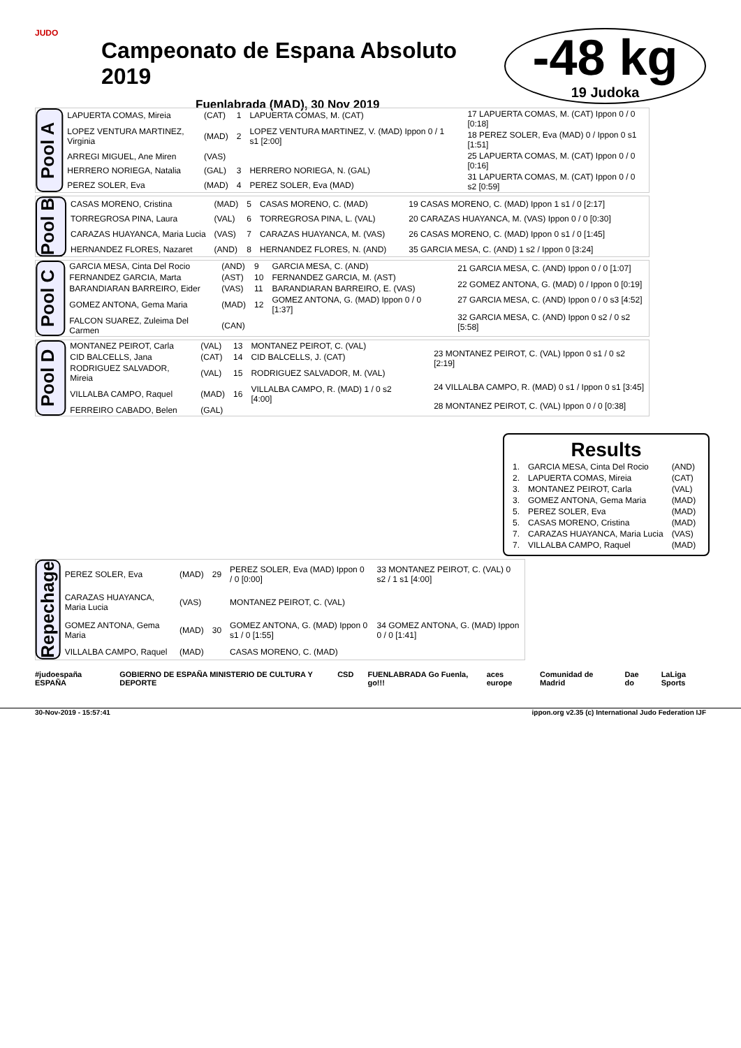JUDO
Campeonato de Espana Absoluto 2019
Fuenlabrada (MAD), 30 Nov 2019
-48 kg
19 Judoka
Pool A
| LAPUERTA COMAS, Mireia | (CAT) | 1 | LAPUERTA COMAS, M. (CAT) |
| LOPEZ VENTURA MARTINEZ, Virginia | (MAD) | 2 | LOPEZ VENTURA MARTINEZ, V. (MAD) Ippon 0 / 1 s1 [2:00] |
| ARREGI MIGUEL, Ane Miren | (VAS) | | |
| HERRERO NORIEGA, Natalia | (GAL) | 3 | HERRERO NORIEGA, N. (GAL) |
| PEREZ SOLER, Eva | (MAD) | 4 | PEREZ SOLER, Eva (MAD) |
| 17 LAPUERTA COMAS, M. (CAT) Ippon 0 / 0 [0:18] |
| 18 PEREZ SOLER, Eva (MAD) 0 / Ippon 0 s1 [1:51] |
| 25 LAPUERTA COMAS, M. (CAT) Ippon 0 / 0 [0:16] |
| 31 LAPUERTA COMAS, M. (CAT) Ippon 0 / 0 s2 [0:59] |
Pool B
| CASAS MORENO, Cristina | (MAD) | 5 | CASAS MORENO, C. (MAD) |
| TORREGROSA PINA, Laura | (VAL) | 6 | TORREGROSA PINA, L. (VAL) |
| CARAZAS HUAYANCA, Maria Lucia | (VAS) | 7 | CARAZAS HUAYANCA, M. (VAS) |
| HERNANDEZ FLORES, Nazaret | (AND) | 8 | HERNANDEZ FLORES, N. (AND) |
| 19 CASAS MORENO, C. (MAD) Ippon 1 s1 / 0 [2:17] |
| 20 CARAZAS HUAYANCA, M. (VAS) Ippon 0 / 0 [0:30] |
| 26 CASAS MORENO, C. (MAD) Ippon 0 s1 / 0 [1:45] |
| 35 GARCIA MESA, C. (AND) 1 s2 / Ippon 0 [3:24] |
Pool C
| GARCIA MESA, Cinta Del Rocio | (AND) | 9 | GARCIA MESA, C. (AND) |
| FERNANDEZ GARCIA, Marta | (AST) | 10 | FERNANDEZ GARCIA, M. (AST) |
| BARANDIARAN BARREIRO, Eider | (VAS) | 11 | BARANDIARAN BARREIRO, E. (VAS) |
| GOMEZ ANTONA, Gema Maria | (MAD) | 12 | GOMEZ ANTONA, G. (MAD) Ippon 0 / 0 [1:37] |
| FALCON SUAREZ, Zuleima Del Carmen | (CAN) | | |
| 21 GARCIA MESA, C. (AND) Ippon 0 / 0 [1:07] |
| 22 GOMEZ ANTONA, G. (MAD) 0 / Ippon 0 [0:19] |
| 27 GARCIA MESA, C. (AND) Ippon 0 / 0 s3 [4:52] |
| 32 GARCIA MESA, C. (AND) Ippon 0 s2 / 0 s2 [5:58] |
Pool D
| MONTANEZ PEIROT, Carla | (VAL) | 13 | MONTANEZ PEIROT, C. (VAL) |
| CID BALCELLS, Jana | (CAT) | 14 | CID BALCELLS, J. (CAT) |
| RODRIGUEZ SALVADOR, Mireia | (VAL) | 15 | RODRIGUEZ SALVADOR, M. (VAL) |
| VILLALBA CAMPO, Raquel | (MAD) | 16 | VILLALBA CAMPO, R. (MAD) 1 / 0 s2 [4:00] |
| FERREIRO CABADO, Belen | (GAL) | | |
| 23 MONTANEZ PEIROT, C. (VAL) Ippon 0 s1 / 0 s2 [2:19] |
| 24 VILLALBA CAMPO, R. (MAD) 0 s1 / Ippon 0 s1 [3:45] |
| 28 MONTANEZ PEIROT, C. (VAL) Ippon 0 / 0 [0:38] |
Results
| 1. | GARCIA MESA, Cinta Del Rocio | (AND) |
| 2. | LAPUERTA COMAS, Mireia | (CAT) |
| 3. | MONTANEZ PEIROT, Carla | (VAL) |
| 3. | GOMEZ ANTONA, Gema Maria | (MAD) |
| 5. | PEREZ SOLER, Eva | (MAD) |
| 5. | CASAS MORENO, Cristina | (MAD) |
| 7. | CARAZAS HUAYANCA, Maria Lucia | (VAS) |
| 7. | VILLALBA CAMPO, Raquel | (MAD) |
Repechage
| PEREZ SOLER, Eva | (MAD) | 29 | PEREZ SOLER, Eva (MAD) Ippon 0 / 0 [0:00] | 33 MONTANEZ PEIROT, C. (VAL) 0 s2 / 1 s1 [4:00] |
| CARAZAS HUAYANCA, Maria Lucia | (VAS) | | MONTANEZ PEIROT, C. (VAL) | |
| GOMEZ ANTONA, Gema Maria | (MAD) | 30 | GOMEZ ANTONA, G. (MAD) Ippon 0 s1 / 0 [1:55] | 34 GOMEZ ANTONA, G. (MAD) Ippon 0 / 0 [1:41] |
| VILLALBA CAMPO, Raquel | (MAD) | | CASAS MORENO, C. (MAD) | |
#judoespaña ESPAÑA GOBIERNO DE ESPAÑA MINISTERIO DE CULTURA Y DEPORTE CSD FUENLABRADA Go Fuenla, go!!! aces europe Comunidad de Madrid Dae do LaLiga Sports
30-Nov-2019 - 15:57:41 ippon.org v2.35 (c) International Judo Federation IJF